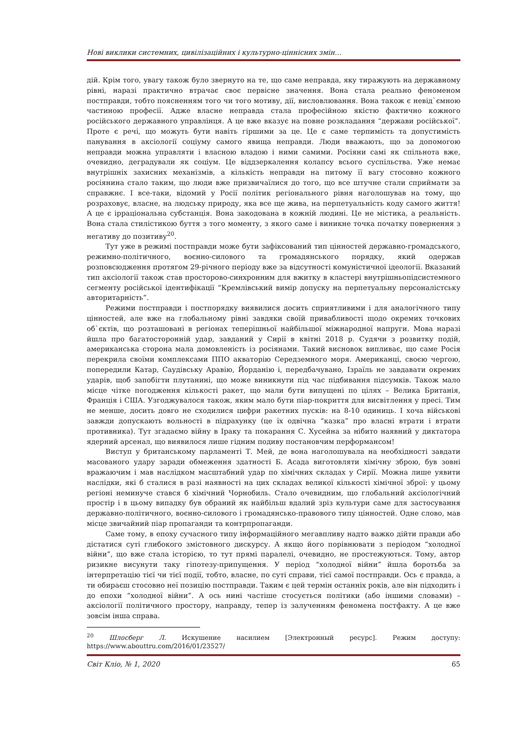Нові виклики системних, цивілізаційних і культурно-ціннісних змін…
дій. Крім того, увагу також було звернуто на те, що саме неправда, яку тиражують на державному рівні, наразі практично втрачає своє первісне значення. Вона стала реально феноменом постправди, тобто поясненням того чи того мотиву, дії, висловлювання. Вона також є невід`ємною частиною професії. Адже власне неправда стала професійною якістю фактично кожного російського державного управлінця. А це вже вказує на повне розкладання “держави російської”. Проте є речі, що можуть бути навіть гіршими за це. Це є саме терпимість та допустимість панування в аксіології соціуму самого явища неправди. Люди вважають, що за допомогою неправди можна управляти і власною владою і ними самими. Росіяни самі як спільнота вже, очевидно, деградували як соціум. Це віддзеркалення колапсу всього суспільства. Уже немає внутрішніх захисних механізмів, а кількість неправди на питому її вагу стосовно кожного росіянина стало таким, що люди вже призвичаїлися до того, що все штучне стали сприймати за справжнє. І все-таки, відомий у Росії політик регіонального рівня наголошував на тому, що розраховує, власне, на людську природу, яка все ще жива, на перпетуальність коду самого життя! А це є ірраціональна субстанція. Вона закодована в кожній людині. Це не містика, а реальність. Вона стала стилістикою буття з того моменту, з якого саме і виникне точка початку повернення з негативу до позитиву<sup>20</sup>.
Тут уже в режимі постправди може бути зафіксований тип цінностей державно-громадського, режимно-політичного, воєнно-силового та громадянського порядку, який одержав розповсюдження протягом 29-річного періоду вже за відсутності комуністичної ідеології. Вказаний тип аксіології також став просторово-синхронним для вжитку в кластері внутрішньопідсистемного сегменту російської ідентифікації “Кремлівський вимір допуску на перпетуальну персоналістську авторитарність”.
Режими постправди і постпорядку виявилися досить сприятливими і для аналогічного типу цінностей, але вже на глобальному рівні завдяки своїй привабливості щодо окремих точкових об`єктів, що розташовані в регіонах теперішньої найбільшої міжнародної напруги. Мова наразі йшла про багатосторонній удар, завданий у Сирії в квітні 2018 р. Судячи з розвитку подій, американська сторона мала домовленість із росіянами. Такий висновок випливає, що саме Росія перекрила своїми комплексами ППО акваторію Середземного моря. Американці, своєю чергою, попередили Катар, Саудівську Аравію, Йорданію і, передбачувано, Ізраїль не завдавати окремих ударів, щоб запобігти плутанині, що може виникнути під час підбивання підсумків. Також мало місце чітке погодження кількості ракет, що мали бути випущені по цілях – Велика Британія, Франція і США. Узгоджувалося також, яким мало бути піар-покриття для висвітлення у пресі. Тим не менше, досить довго не сходилися цифри ракетних пусків: на 8-10 одиниць. І хоча військові завжди допускають вольності в підрахунку (це їх одвічна “казка” про власні втрати і втрати противника). Тут згадаємо війну в Іраку та покарання С. Хусейна за нібито наявний у диктатора ядерний арсенал, що виявилося лише гідним подиву постановчим перформансом!
Виступ у британському парламенті Т. Мей, де вона наголошувала на необхідності завдати масованого удару заради обмеження здатності Б. Асада виготовляти хімічну зброю, був зовні вражаючим і мав наслідком масштабний удар по хімічних складах у Сирії. Можна лише уявити наслідки, які б сталися в разі наявності на цих складах великої кількості хімічної зброї: у цьому регіоні неминуче стався б хімічний Чорнобиль. Стало очевидним, що глобальний аксіологічний простір і в цьому випадку був обраний як найбільш вдалий зріз культури саме для застосування державно-політичного, воєнно-силового і громадянсько-правового типу цінностей. Одне слово, мав місце звичайний піар пропаганди та контрпропаганди.
Саме тому, в епоху сучасного типу інформаційного мегавпливу надто важко дійти правди або дістатися суті глибокого змістовного дискурсу. А якщо його порівнювати з періодом “холодної війни”, що вже стала історією, то тут прямі паралелі, очевидно, не простежуються. Тому, автор ризикне висунути таку гіпотезу-припущення. У період “холодної війни” йшла боротьба за інтерпретацію тієї чи тієї події, тобто, власне, по суті справи, тієї самої постправди. Ось є правда, а ти обираєш стосовно неї позицію постправди. Таким є цей термін останніх років, але він підходить і до епохи “холодної війни”. А ось нині частіше стосується політики (або іншими словами) – аксіології політичного простору, направду, тепер із залученням феномена постфакту. А це вже зовсім інша справа.
<sup>20</sup> Шлосберг Л. Искушение насилием [Электронный ресурс]. Режим доступу: https://www.abouttru.com/2016/01/23527/
Світ Кліо, № 1, 2020 65